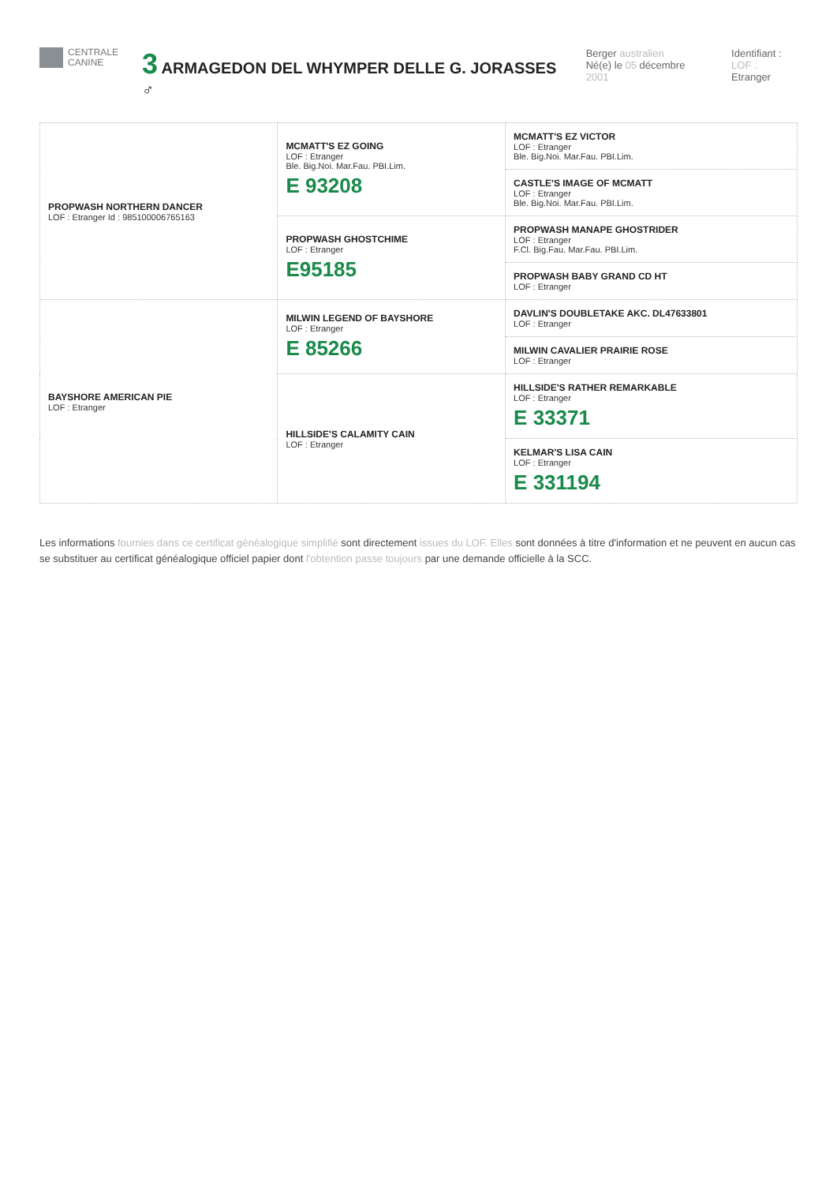CENTRALE
CANINE
3 ARMAGEDON DEL WHYMPER DELLE G. JORASSES ♂
Berger australien
Né(e) le 05 décembre 2001
Identifiant :
LOF : Etranger
| PROPWASH NORTHERN DANCER LOF : Etranger Id : 985100006765163 | MCMATT'S EZ GOING LOF : Etranger Ble. Big.Noi. Mar.Fau. PBI.Lim. E 93208 | MCMATT'S EZ VICTOR LOF : Etranger Ble. Big.Noi. Mar.Fau. PBI.Lim. |
| | | CASTLE'S IMAGE OF MCMATT LOF : Etranger Ble. Big.Noi. Mar.Fau. PBI.Lim. |
| | PROPWASH GHOSTCHIME LOF : Etranger E95185 | PROPWASH MANAPE GHOSTRIDER LOF : Etranger F.Cl. Big.Fau. Mar.Fau. PBI.Lim. |
| | | PROPWASH BABY GRAND CD HT LOF : Etranger |
| BAYSHORE AMERICAN PIE LOF : Etranger | MILWIN LEGEND OF BAYSHORE LOF : Etranger E 85266 | DAVLIN'S DOUBLETAKE AKC. DL47633801 LOF : Etranger |
| | | MILWIN CAVALIER PRAIRIE ROSE LOF : Etranger |
| | HILLSIDE'S CALAMITY CAIN LOF : Etranger | HILLSIDE'S RATHER REMARKABLE LOF : Etranger E 33371 |
| | | KELMAR'S LISA CAIN LOF : Etranger E 331194 |
Les informations fournies dans ce certificat généalogique simplifié sont directement issues du LOF. Elles sont données à titre d'information et ne peuvent en aucun cas se substituer au certificat généalogique officiel papier dont l'obtention passe toujours par une demande officielle à la SCC.